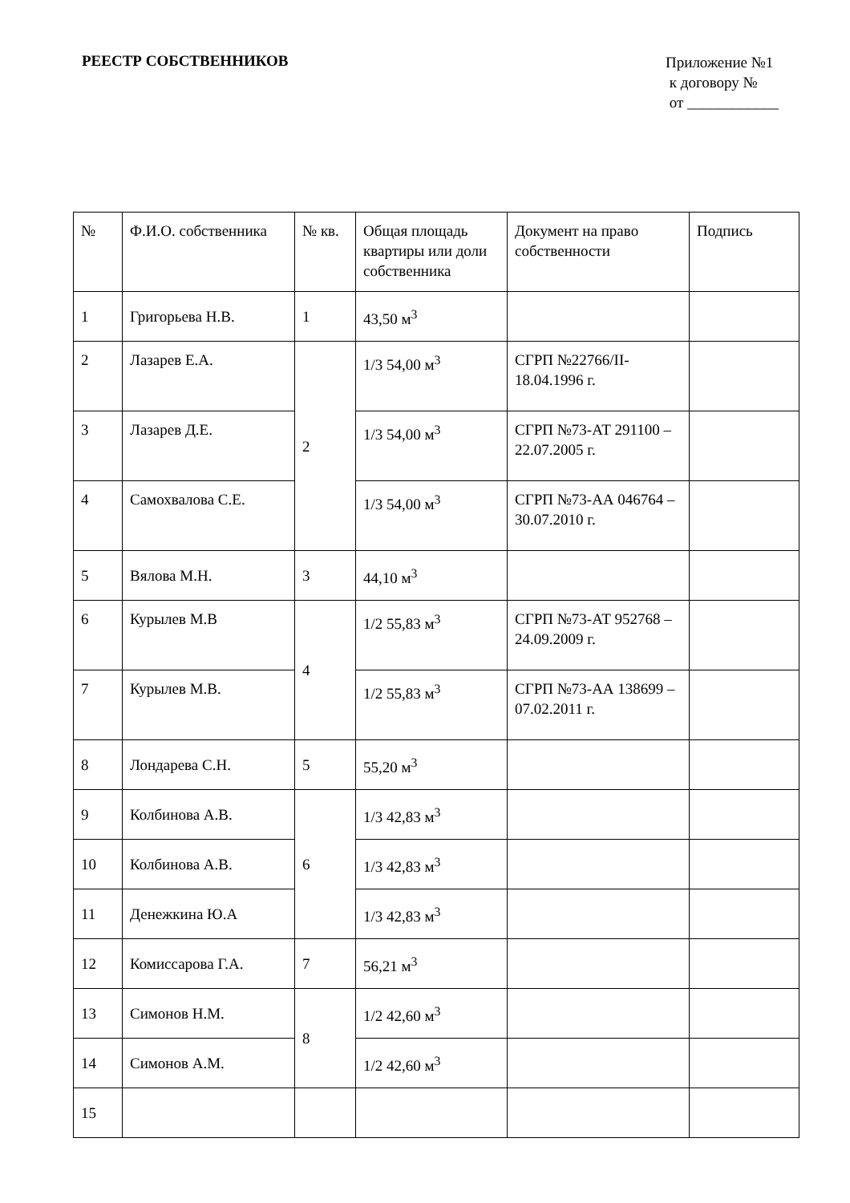РЕЕСТР СОБСТВЕННИКОВ
Приложение №1
к договору №
от ____________
| № | Ф.И.О. собственника | № кв. | Общая площадь квартиры или доли собственника | Документ на право собственности | Подпись |
| --- | --- | --- | --- | --- | --- |
| 1 | Григорьева Н.В. | 1 | 43,50 м<sup>3</sup> | | |
| 2 | Лазарев Е.А. | 2 | 1/3 54,00 м<sup>3</sup> | СГРП №22766/II-18.04.1996 г. | |
| 3 | Лазарев Д.Е. | | 1/3 54,00 м<sup>3</sup> | СГРП №73-АТ 291100 – 22.07.2005 г. | |
| 4 | Самохвалова С.Е. | | 1/3 54,00 м<sup>3</sup> | СГРП №73-АА 046764 – 30.07.2010 г. | |
| 5 | Вялова М.Н. | 3 | 44,10 м<sup>3</sup> | | |
| 6 | Курылев М.В | 4 | 1/2 55,83 м<sup>3</sup> | СГРП №73-АТ 952768 – 24.09.2009 г. | |
| 7 | Курылев М.В. | | 1/2 55,83 м<sup>3</sup> | СГРП №73-АА 138699 – 07.02.2011 г. | |
| 8 | Лондарева С.Н. | 5 | 55,20 м<sup>3</sup> | | |
| 9 | Колбинова А.В. | 6 | 1/3 42,83 м<sup>3</sup> | | |
| 10 | Колбинова А.В. | | 1/3 42,83 м<sup>3</sup> | | |
| 11 | Денежкина Ю.А | | 1/3 42,83 м<sup>3</sup> | | |
| 12 | Комиссарова Г.А. | 7 | 56,21 м<sup>3</sup> | | |
| 13 | Симонов Н.М. | 8 | 1/2 42,60 м<sup>3</sup> | | |
| 14 | Симонов А.М. | | 1/2 42,60 м<sup>3</sup> | | |
| 15 | | | | | |